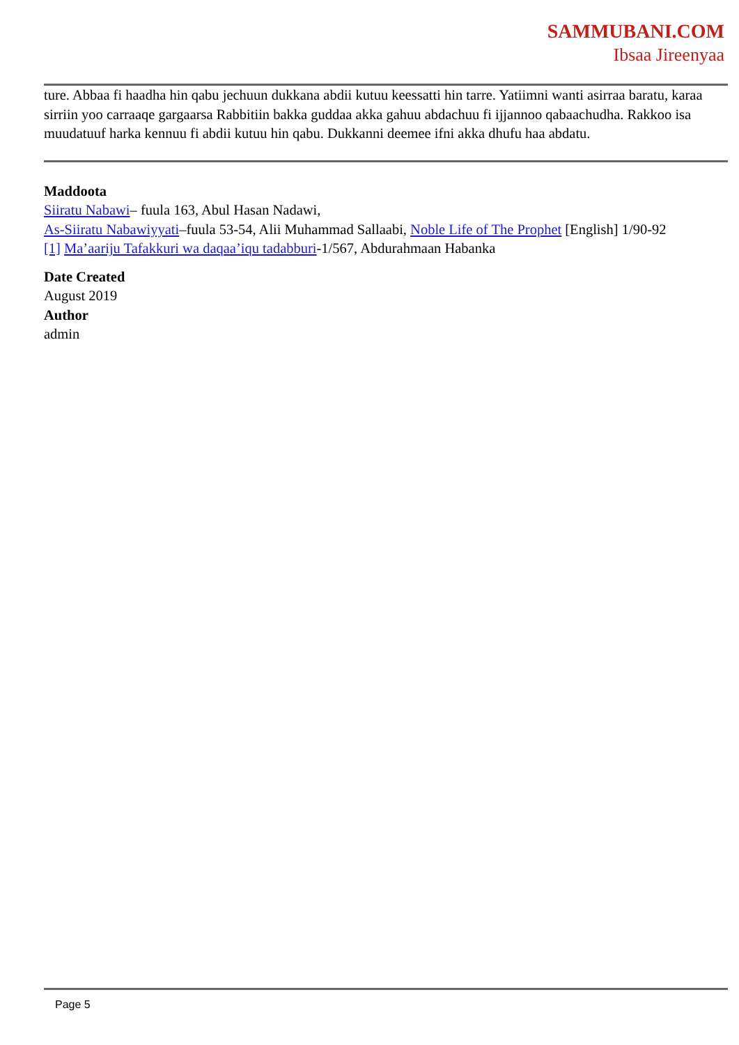SAMMUBANI.COM
Ibsaa Jireenyaa
ture. Abbaa fi haadha hin qabu jechuun dukkana abdii kutuu keessatti hin tarre. Yatiimni wanti asirraa baratu, karaa sirriin yoo carraaqe gargaarsa Rabbitiin bakka guddaa akka gahuu abdachuu fi ijjannoo qabaachudha. Rakkoo isa muudatuuf harka kennuu fi abdii kutuu hin qabu. Dukkanni deemee ifni akka dhufu haa abdatu.
Maddoota
Siiratu Nabawi– fuula 163, Abul Hasan Nadawi,
As-Siiratu Nabawiyyati–fuula 53-54, Alii Muhammad Sallaabi, Noble Life of The Prophet [English] 1/90-92
[1] Ma’aariju Tafakkuri wa daqaa’iqu tadabburi-1/567, Abdurahmaan Habanka
Date Created
August 2019
Author
admin
Page 5